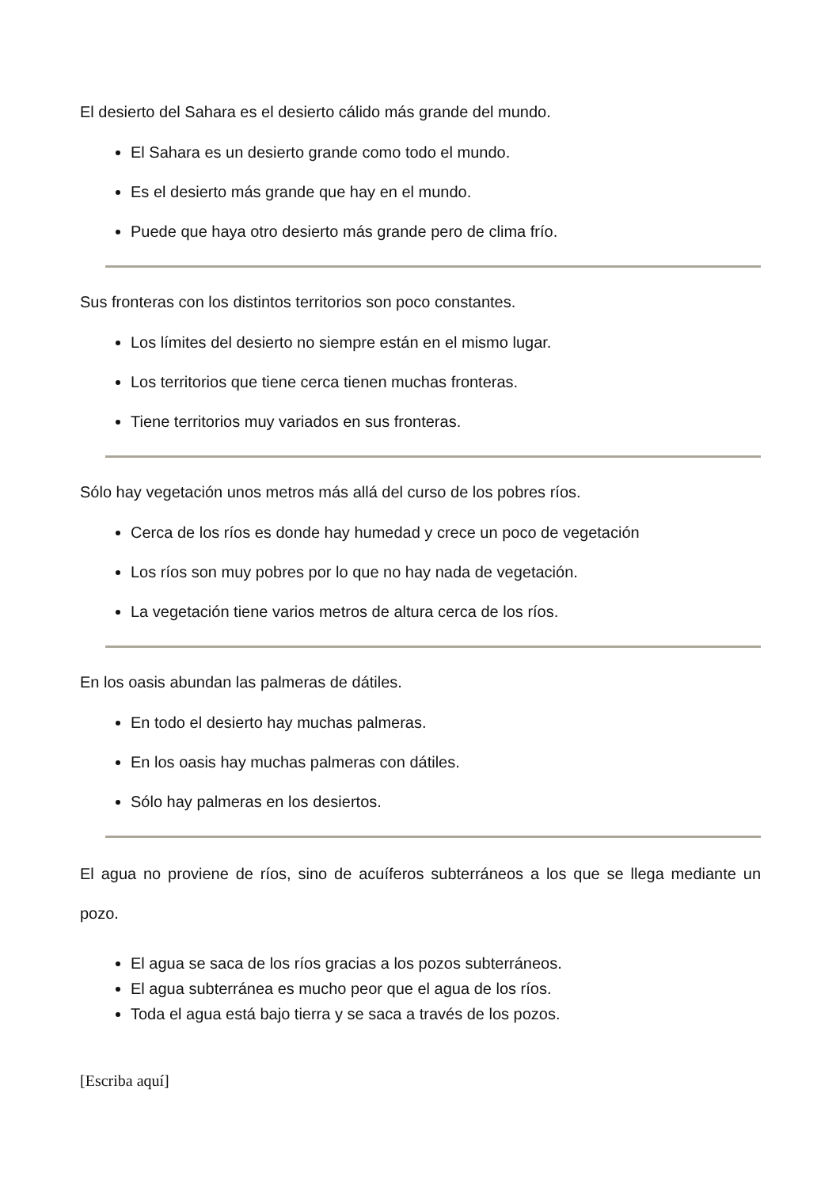El desierto del Sahara es el desierto cálido más grande del mundo.
El Sahara es un desierto grande como todo el mundo.
Es el desierto más grande que hay en el mundo.
Puede que haya otro desierto más grande pero de clima frío.
Sus fronteras con los distintos territorios son poco constantes.
Los límites del desierto no siempre están en el mismo lugar.
Los territorios que tiene cerca tienen muchas fronteras.
Tiene territorios muy variados en sus fronteras.
Sólo hay vegetación unos metros más allá del curso de los pobres ríos.
Cerca de los ríos es donde hay humedad y crece un poco de vegetación
Los ríos son muy pobres por lo que no hay nada de vegetación.
La vegetación tiene varios metros de altura cerca de los ríos.
En los oasis abundan las palmeras de dátiles.
En todo el desierto hay muchas palmeras.
En los oasis hay muchas palmeras con dátiles.
Sólo hay palmeras en los desiertos.
El agua no proviene de ríos, sino de acuíferos subterráneos a los que se llega mediante un pozo.
El agua se saca de los ríos gracias a los pozos subterráneos.
El agua subterránea es mucho peor que el agua de los ríos.
Toda el agua está bajo tierra y se saca a través de los pozos.
[Escriba aquí]